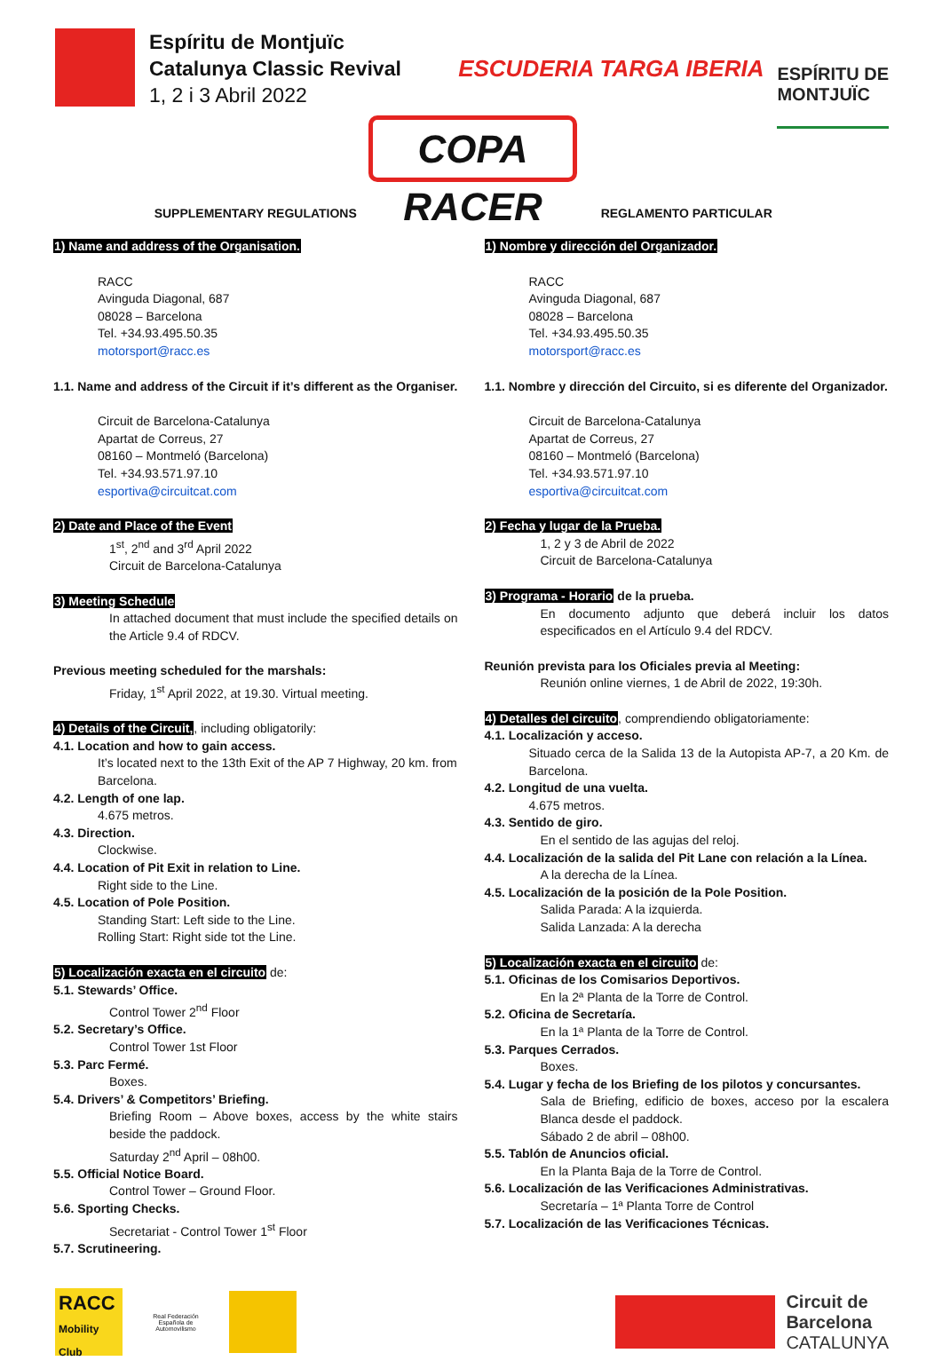Espíritu de Montjuïc
Catalunya Classic Revival
1, 2 i 3 Abril 2022
COPA RACER
ESCUDERIA TARGA IBERIA
ESPÍRITU DE
MONTJUÏC
SUPPLEMENTARY REGULATIONS
1) Name and address of the Organisation.
RACC
Avinguda Diagonal, 687
08028 – Barcelona
Tel. +34.93.495.50.35
motorsport@racc.es
1.1. Name and address of the Circuit if it’s different as the Organiser.
Circuit de Barcelona-Catalunya
Apartat de Correus, 27
08160 – Montmeló (Barcelona)
Tel. +34.93.571.97.10
esportiva@circuitcat.com
2) Date and Place of the Event
1<sup>st</sup>, 2<sup>nd</sup> and 3<sup>rd</sup> April 2022
Circuit de Barcelona-Catalunya
3) Meeting Schedule
In attached document that must include the specified details on the Article 9.4 of RDCV.
Previous meeting scheduled for the marshals:
Friday, 1<sup>st</sup> April 2022, at 19.30. Virtual meeting.
4) Details of the Circuit,, including obligatorily:
4.1. Location and how to gain access.
It’s located next to the 13th Exit of the AP 7 Highway, 20 km. from Barcelona.
4.2. Length of one lap.
4.675 metros.
4.3. Direction.
Clockwise.
4.4. Location of Pit Exit in relation to Line.
Right side to the Line.
4.5. Location of Pole Position.
Standing Start: Left side to the Line.
Rolling Start: Right side tot the Line.
5) Localización exacta en el circuito de:
5.1. Stewards’ Office.
Control Tower 2<sup>nd</sup> Floor
5.2. Secretary’s Office.
Control Tower 1st Floor
5.3. Parc Fermé.
Boxes.
5.4. Drivers’ & Competitors’ Briefing.
Briefing Room – Above boxes, access by the white stairs beside the paddock.
Saturday 2<sup>nd</sup> April – 08h00.
5.5. Official Notice Board.
Control Tower – Ground Floor.
5.6. Sporting Checks.
Secretariat - Control Tower 1<sup>st</sup> Floor
5.7. Scrutineering.
REGLAMENTO PARTICULAR
1) Nombre y dirección del Organizador.
RACC
Avinguda Diagonal, 687
08028 – Barcelona
Tel. +34.93.495.50.35
motorsport@racc.es
1.1. Nombre y dirección del Circuito, si es diferente del Organizador.
Circuit de Barcelona-Catalunya
Apartat de Correus, 27
08160 – Montmeló (Barcelona)
Tel. +34.93.571.97.10
esportiva@circuitcat.com
2) Fecha y lugar de la Prueba.
1, 2 y 3 de Abril de 2022
Circuit de Barcelona-Catalunya
3) Programa - Horario de la prueba.
En documento adjunto que deberá incluir los datos especificados en el Artículo 9.4 del RDCV.
Reunión prevista para los Oficiales previa al Meeting:
Reunión online viernes, 1 de Abril de 2022, 19:30h.
4) Detalles del circuito, comprendiendo obligatoriamente:
4.1. Localización y acceso.
Situado cerca de la Salida 13 de la Autopista AP-7, a 20 Km. de Barcelona.
4.2. Longitud de una vuelta.
4.675 metros.
4.3. Sentido de giro.
En el sentido de las agujas del reloj.
4.4. Localización de la salida del Pit Lane con relación a la Línea.
A la derecha de la Línea.
4.5. Localización de la posición de la Pole Position.
Salida Parada: A la izquierda.
Salida Lanzada: A la derecha
5) Localización exacta en el circuito de:
5.1. Oficinas de los Comisarios Deportivos.
En la 2ª Planta de la Torre de Control.
5.2. Oficina de Secretaría.
En la 1ª Planta de la Torre de Control.
5.3. Parques Cerrados.
Boxes.
5.4. Lugar y fecha de los Briefing de los pilotos y concursantes.
Sala de Briefing, edificio de boxes, acceso por la escalera Blanca desde el paddock.
Sábado 2 de abril – 08h00.
5.5. Tablón de Anuncios oficial.
En la Planta Baja de la Torre de Control.
5.6. Localización de las Verificaciones Administrativas.
Secretaría – 1ª Planta Torre de Control
5.7. Localización de las Verificaciones Técnicas.
RACC
Mobility Club
Real Federación Española de Automovilismo
Circuit de
Barcelona
CATALUNYA